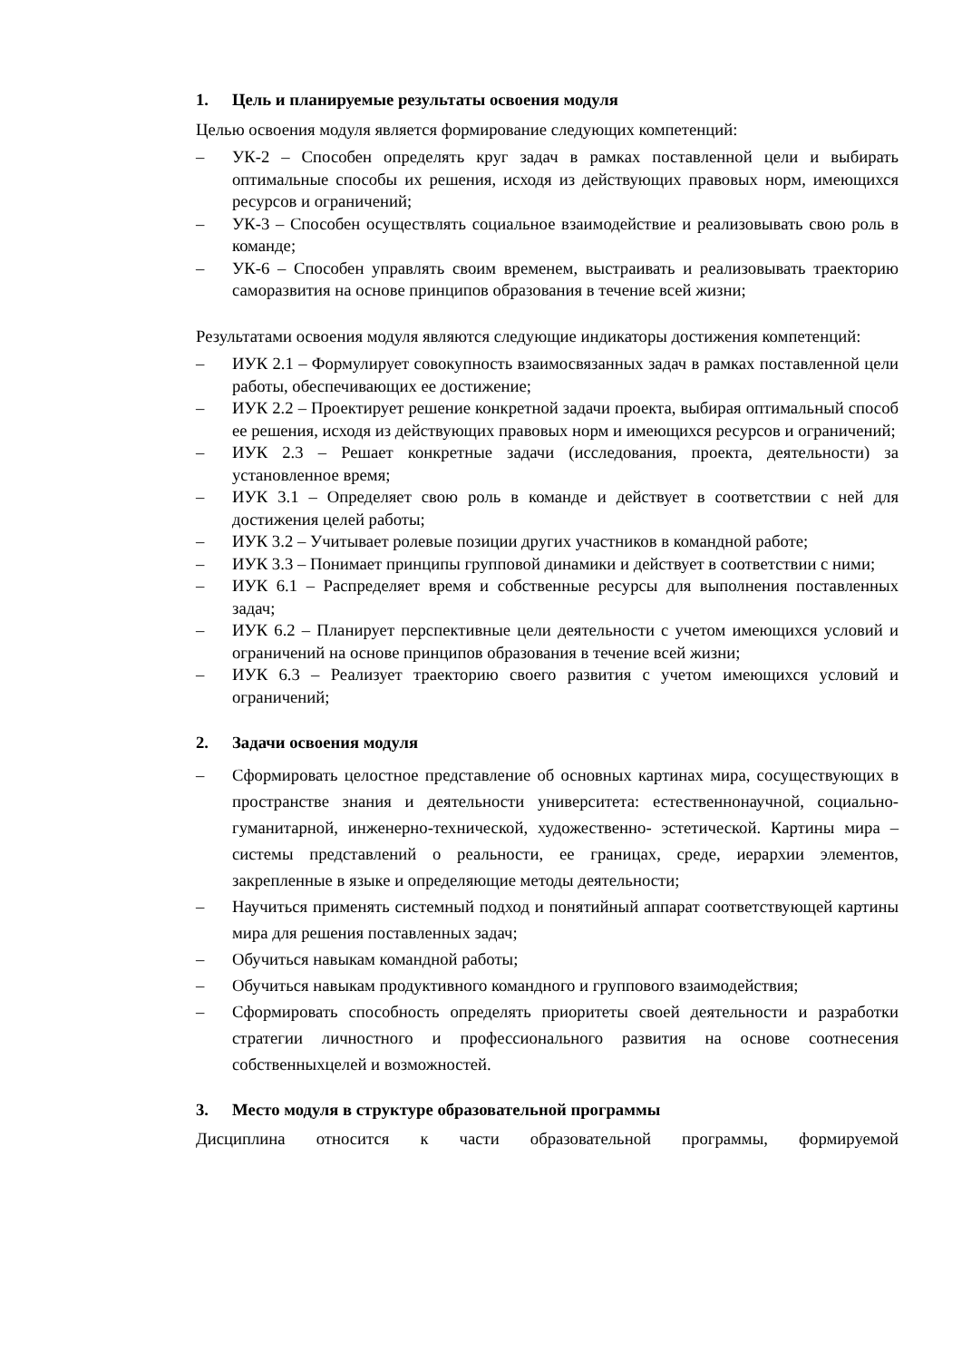1. Цель и планируемые результаты освоения модуля
Целью освоения модуля является формирование следующих компетенций:
– УК-2 – Способен определять круг задач в рамках поставленной цели и выбирать оптимальные способы их решения, исходя из действующих правовых норм, имеющихся ресурсов и ограничений;
– УК-3 – Способен осуществлять социальное взаимодействие и реализовывать свою роль в команде;
– УК-6 – Способен управлять своим временем, выстраивать и реализовывать траекторию саморазвития на основе принципов образования в течение всей жизни;
Результатами освоения модуля являются следующие индикаторы достижения компетенций:
– ИУК 2.1 – Формулирует совокупность взаимосвязанных задач в рамках поставленной цели работы, обеспечивающих ее достижение;
– ИУК 2.2 – Проектирует решение конкретной задачи проекта, выбирая оптимальный способ ее решения, исходя из действующих правовых норм и имеющихся ресурсов и ограничений;
– ИУК 2.3 – Решает конкретные задачи (исследования, проекта, деятельности) за установленное время;
– ИУК 3.1 – Определяет свою роль в команде и действует в соответствии с ней для достижения целей работы;
– ИУК 3.2 – Учитывает ролевые позиции других участников в командной работе;
– ИУК 3.3 – Понимает принципы групповой динамики и действует в соответствии с ними;
– ИУК 6.1 – Распределяет время и собственные ресурсы для выполнения поставленных задач;
– ИУК 6.2 – Планирует перспективные цели деятельности с учетом имеющихся условий и ограничений на основе принципов образования в течение всей жизни;
– ИУК 6.3 – Реализует траекторию своего развития с учетом имеющихся условий и ограничений;
2. Задачи освоения модуля
– Сформировать целостное представление об основных картинах мира, сосуществующих в пространстве знания и деятельности университета: естественнонаучной, социально-гуманитарной, инженерно-технической, художественно- эстетической. Картины мира – системы представлений о реальности, ее границах, среде, иерархии элементов, закрепленные в языке и определяющие методы деятельности;
– Научиться применять системный подход и понятийный аппарат соответствующей картины мира для решения поставленных задач;
– Обучиться навыкам командной работы;
– Обучиться навыкам продуктивного командного и группового взаимодействия;
– Сформировать способность определять приоритеты своей деятельности и разработки стратегии личностного и профессионального развития на основе соотнесения собственныхцелей и возможностей.
3. Место модуля в структуре образовательной программы
Дисциплина относится к части образовательной программы, формируемой